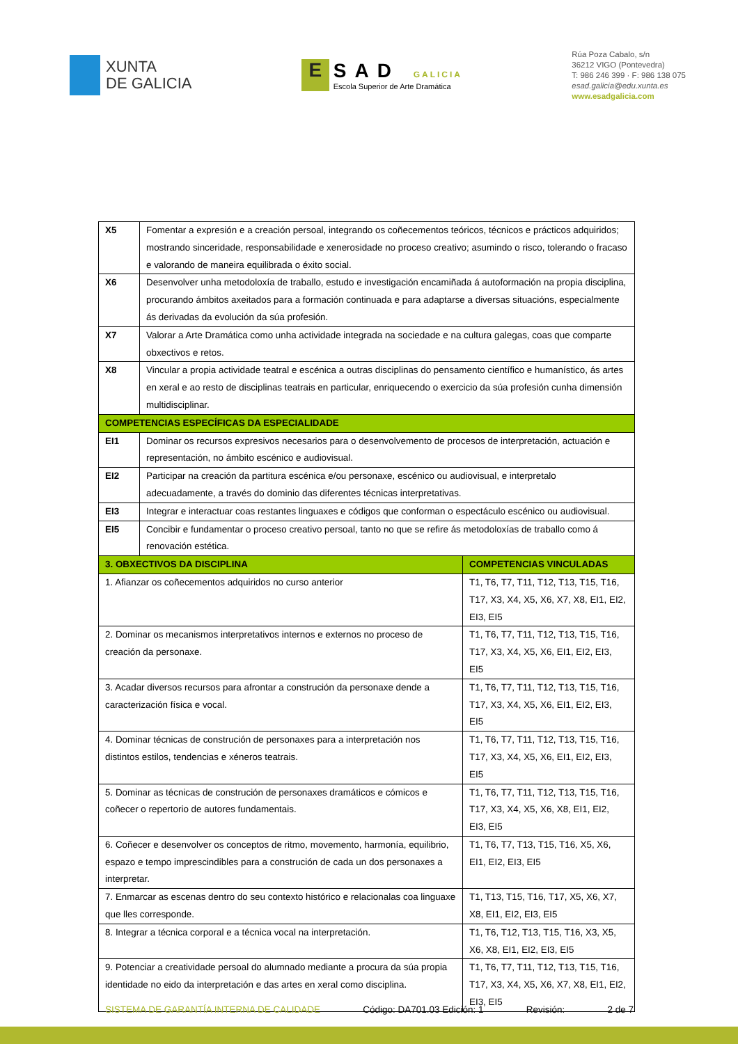XUNTA
DE GALICIA
E
SAD GALICIA
Escola Superior de Arte Dramática
Rúa Poza Cabalo, s/n
36212 VIGO (Pontevedra)
T: 986 246 399 · F: 986 138 075
esad.galicia@edu.xunta.es
www.esadgalicia.com
| X5 | Fomentar a expresión e a creación persoal, integrando os coñecementos teóricos, técnicos e prácticos adquiridos; mostrando sinceridade, responsabilidade e xenerosidade no proceso creativo; asumindo o risco, tolerando o fracaso e valorando de maneira equilibrada o éxito social. | |
| X6 | Desenvolver unha metodoloxía de traballo, estudo e investigación encamiñada á autoformación na propia disciplina, procurando ámbitos axeitados para a formación continuada e para adaptarse a diversas situacións, especialmente ás derivadas da evolución da súa profesión. | |
| X7 | Valorar a Arte Dramática como unha actividade integrada na sociedade e na cultura galegas, coas que comparte obxectivos e retos. | |
| X8 | Vincular a propia actividade teatral e escénica a outras disciplinas do pensamento científico e humanístico, ás artes en xeral e ao resto de disciplinas teatrais en particular, enriquecendo o exercicio da súa profesión cunha dimensión multidisciplinar. | |
| COMPETENCIAS ESPECÍFICAS DA ESPECIALIDADE | | |
| EI1 | Dominar os recursos expresivos necesarios para o desenvolvemento de procesos de interpretación, actuación e representación, no ámbito escénico e audiovisual. | |
| EI2 | Participar na creación da partitura escénica e/ou personaxe, escénico ou audiovisual, e interpretalo adecuadamente, a través do dominio das diferentes técnicas interpretativas. | |
| EI3 | Integrar e interactuar coas restantes linguaxes e códigos que conforman o espectáculo escénico ou audiovisual. | |
| EI5 | Concibir e fundamentar o proceso creativo persoal, tanto no que se refire ás metodoloxías de traballo como á renovación estética. | |
| 3. OBXECTIVOS DA DISCIPLINA | | COMPETENCIAS VINCULADAS |
| 1. Afianzar os coñecementos adquiridos no curso anterior | | T1, T6, T7, T11, T12, T13, T15, T16, T17, X3, X4, X5, X6, X7, X8, EI1, EI2, EI3, EI5 |
| 2. Dominar os mecanismos interpretativos internos e externos no proceso de creación da personaxe. | | T1, T6, T7, T11, T12, T13, T15, T16, T17, X3, X4, X5, X6, EI1, EI2, EI3, EI5 |
| 3. Acadar diversos recursos para afrontar a construción da personaxe dende a caracterización física e vocal. | | T1, T6, T7, T11, T12, T13, T15, T16, T17, X3, X4, X5, X6, EI1, EI2, EI3, EI5 |
| 4. Dominar técnicas de construción de personaxes para a interpretación nos distintos estilos, tendencias e xéneros teatrais. | | T1, T6, T7, T11, T12, T13, T15, T16, T17, X3, X4, X5, X6, EI1, EI2, EI3, EI5 |
| 5. Dominar as técnicas de construción de personaxes dramáticos e cómicos e coñecer o repertorio de autores fundamentais. | | T1, T6, T7, T11, T12, T13, T15, T16, T17, X3, X4, X5, X6, X8, EI1, EI2, EI3, EI5 |
| 6. Coñecer e desenvolver os conceptos de ritmo, movemento, harmonía, equilibrio, espazo e tempo imprescindibles para a construción de cada un dos personaxes a interpretar. | | T1, T6, T7, T13, T15, T16, X5, X6, EI1, EI2, EI3, EI5 |
| 7. Enmarcar as escenas dentro do seu contexto histórico e relacionalas coa linguaxe que lles corresponde. | | T1, T13, T15, T16, T17, X5, X6, X7, X8, EI1, EI2, EI3, EI5 |
| 8. Integrar a técnica corporal e a técnica vocal na interpretación. | | T1, T6, T12, T13, T15, T16, X3, X5, X6, X8, EI1, EI2, EI3, EI5 |
| 9. Potenciar a creatividade persoal do alumnado mediante a procura da súa propia identidade no eido da interpretación e das artes en xeral como disciplina. | | T1, T6, T7, T11, T12, T13, T15, T16, T17, X3, X4, X5, X6, X7, X8, EI1, EI2, EI3, EI5 |
SISTEMA DE GARANTÍA INTERNA DE CALIDADE Código: DA701.03 Edición: 1 Revisión: 2 de 7